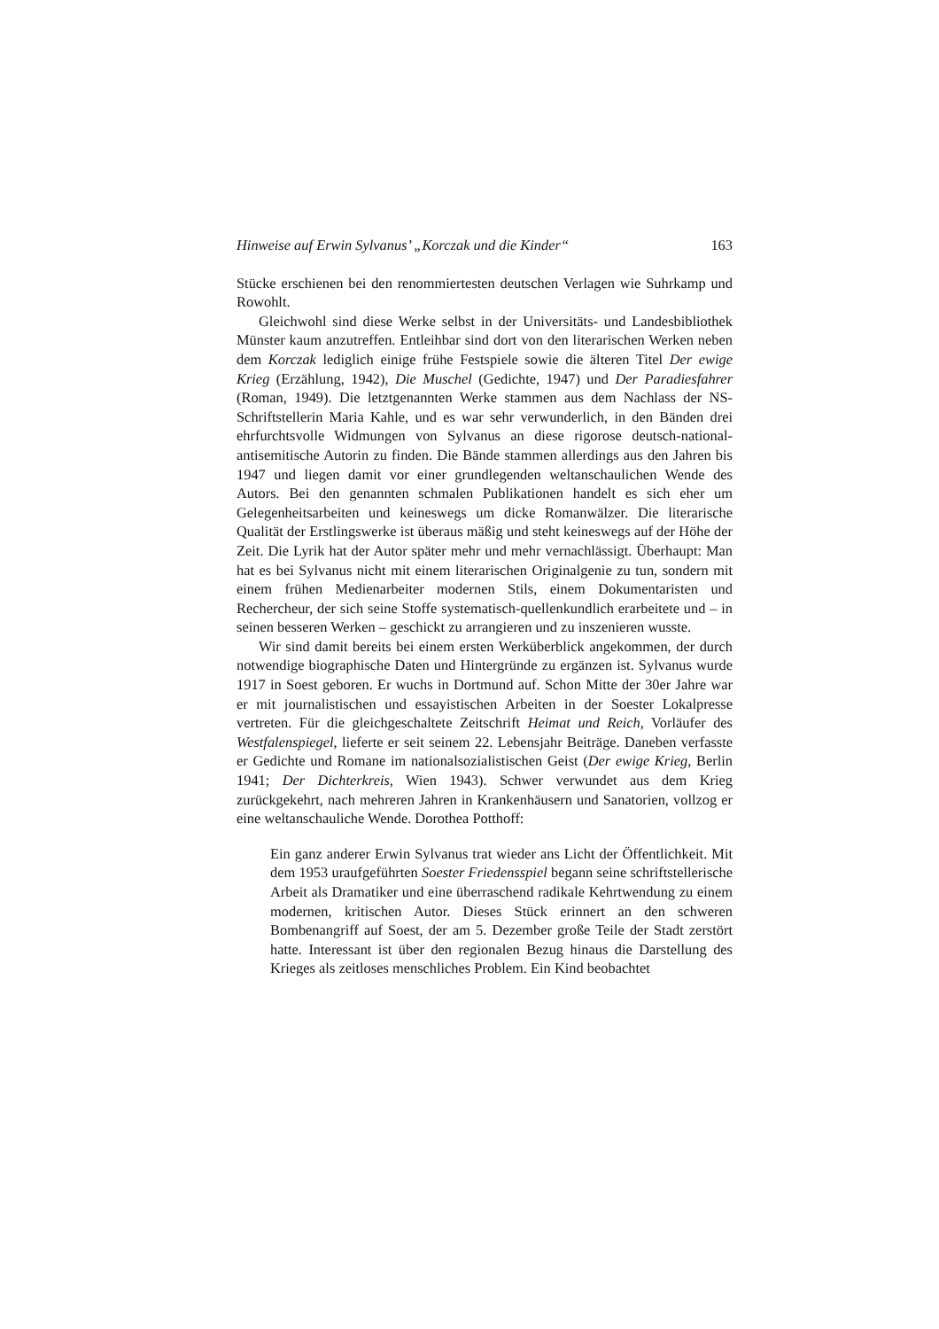Hinweise auf Erwin Sylvanus’ „Korczak und die Kinder“ 163
Stücke erschienen bei den renommiertesten deutschen Verlagen wie Suhrkamp und Rowohlt.
Gleichwohl sind diese Werke selbst in der Universitäts- und Landesbibliothek Münster kaum anzutreffen. Entleihbar sind dort von den literarischen Werken neben dem Korczak lediglich einige frühe Festspiele sowie die älteren Titel Der ewige Krieg (Erzählung, 1942), Die Muschel (Gedichte, 1947) und Der Paradiesfahrer (Roman, 1949). Die letztgenannten Werke stammen aus dem Nachlass der NS-Schriftstellerin Maria Kahle, und es war sehr verwunderlich, in den Bänden drei ehrfurchtsvolle Widmungen von Sylvanus an diese rigorose deutsch-national-antisemitische Autorin zu finden. Die Bände stammen allerdings aus den Jahren bis 1947 und liegen damit vor einer grundlegenden weltanschaulichen Wende des Autors. Bei den genannten schmalen Publikationen handelt es sich eher um Gelegenheitsarbeiten und keineswegs um dicke Romanwälzer. Die literarische Qualität der Erstlingswerke ist überaus mäßig und steht keineswegs auf der Höhe der Zeit. Die Lyrik hat der Autor später mehr und mehr vernachlässigt. Überhaupt: Man hat es bei Sylvanus nicht mit einem literarischen Originalgenie zu tun, sondern mit einem frühen Medienarbeiter modernen Stils, einem Dokumentaristen und Rechercheur, der sich seine Stoffe systematisch-quellenkundlich erarbeitete und – in seinen besseren Werken – geschickt zu arrangieren und zu inszenieren wusste.
Wir sind damit bereits bei einem ersten Werküberblick angekommen, der durch notwendige biographische Daten und Hintergründe zu ergänzen ist. Sylvanus wurde 1917 in Soest geboren. Er wuchs in Dortmund auf. Schon Mitte der 30er Jahre war er mit journalistischen und essayistischen Arbeiten in der Soester Lokalpresse vertreten. Für die gleichgeschaltete Zeitschrift Heimat und Reich, Vorläufer des Westfalenspiegel, lieferte er seit seinem 22. Lebensjahr Beiträge. Daneben verfasste er Gedichte und Romane im nationalsozialistischen Geist (Der ewige Krieg, Berlin 1941; Der Dichterkreis, Wien 1943). Schwer verwundet aus dem Krieg zurückgekehrt, nach mehreren Jahren in Krankenhäusern und Sanatorien, vollzog er eine weltanschauliche Wende. Dorothea Potthoff:
Ein ganz anderer Erwin Sylvanus trat wieder ans Licht der Öffentlichkeit. Mit dem 1953 uraufgeführten Soester Friedensspiel begann seine schriftstellerische Arbeit als Dramatiker und eine überraschend radikale Kehrtwendung zu einem modernen, kritischen Autor. Dieses Stück erinnert an den schweren Bombenangriff auf Soest, der am 5. Dezember große Teile der Stadt zerstört hatte. Interessant ist über den regionalen Bezug hinaus die Darstellung des Krieges als zeitloses menschliches Problem. Ein Kind beobachtet